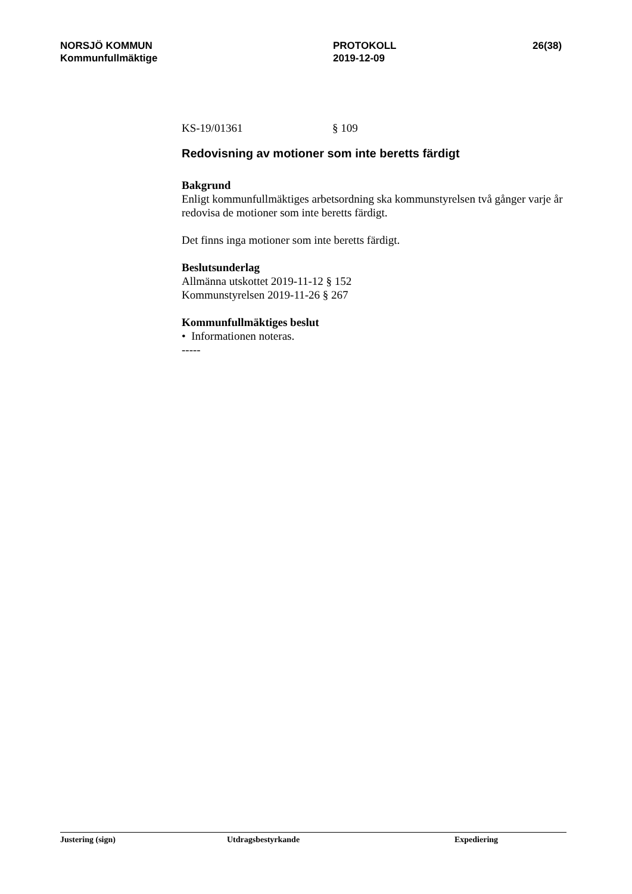NORSJÖ KOMMUN
Kommunfullmäktige
PROTOKOLL
2019-12-09
26(38)
KS-19/01361 § 109
Redovisning av motioner som inte beretts färdigt
Bakgrund
Enligt kommunfullmäktiges arbetsordning ska kommunstyrelsen två gånger varje år redovisa de motioner som inte beretts färdigt.
Det finns inga motioner som inte beretts färdigt.
Beslutsunderlag
Allmänna utskottet 2019-11-12 § 152
Kommunstyrelsen 2019-11-26 § 267
Kommunfullmäktiges beslut
• Informationen noteras.
-----
Justering (sign) Utdragsbestyrkande Expediering